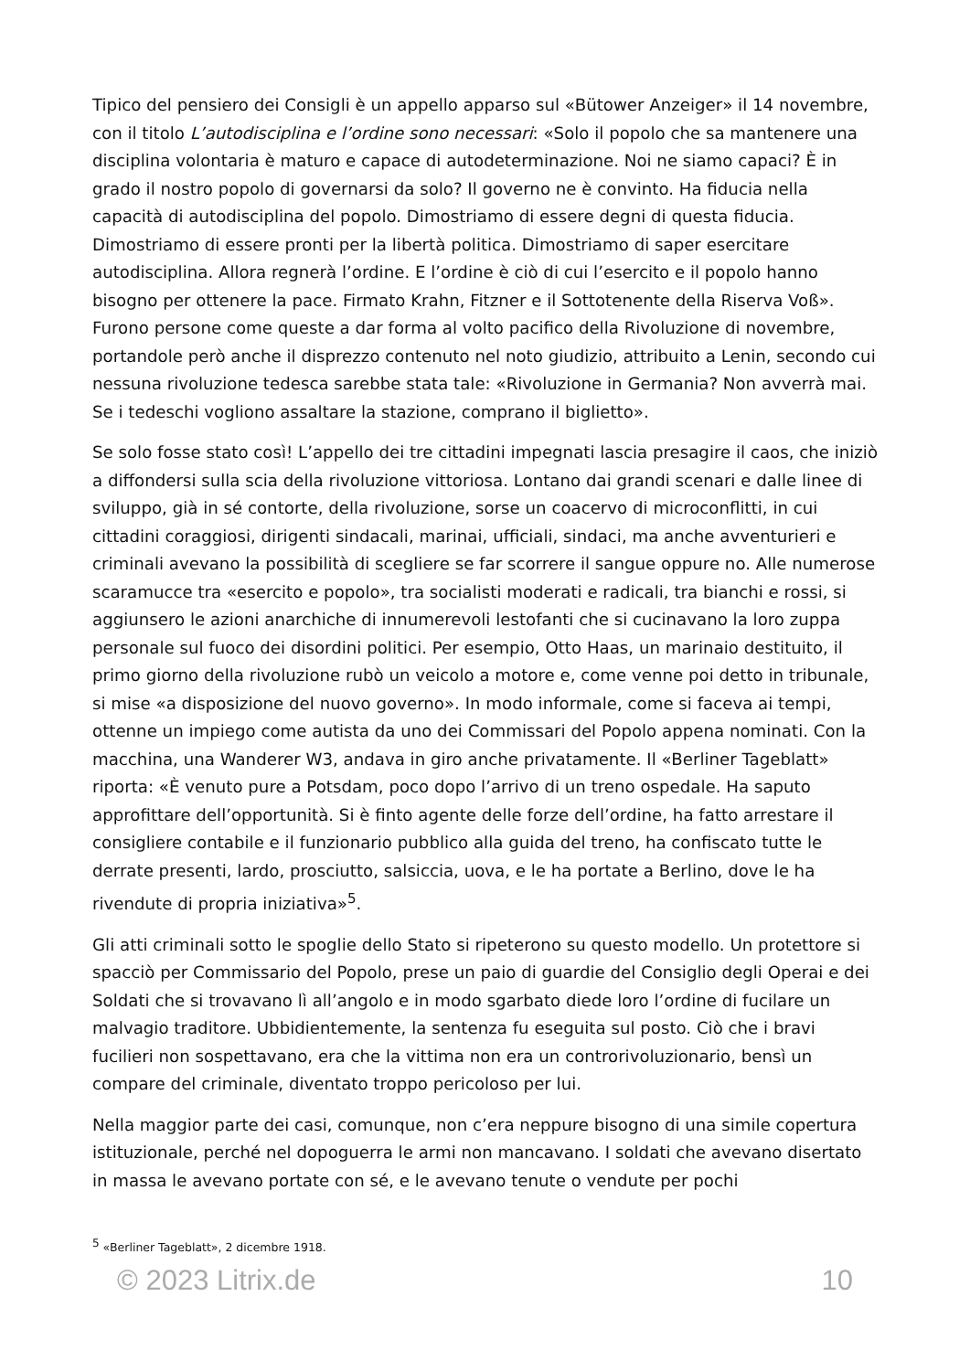Tipico del pensiero dei Consigli è un appello apparso sul «Bütower Anzeiger» il 14 novembre, con il titolo L’autodisciplina e l’ordine sono necessari: «Solo il popolo che sa mantenere una disciplina volontaria è maturo e capace di autodeterminazione. Noi ne siamo capaci? È in grado il nostro popolo di governarsi da solo? Il governo ne è convinto. Ha fiducia nella capacità di autodisciplina del popolo. Dimostriamo di essere degni di questa fiducia. Dimostriamo di essere pronti per la libertà politica. Dimostriamo di saper esercitare autodisciplina. Allora regnerà l’ordine. E l’ordine è ciò di cui l’esercito e il popolo hanno bisogno per ottenere la pace. Firmato Krahn, Fitzner e il Sottotenente della Riserva Voß». Furono persone come queste a dar forma al volto pacifico della Rivoluzione di novembre, portandole però anche il disprezzo contenuto nel noto giudizio, attribuito a Lenin, secondo cui nessuna rivoluzione tedesca sarebbe stata tale: «Rivoluzione in Germania? Non avverrà mai. Se i tedeschi vogliono assaltare la stazione, comprano il biglietto».
Se solo fosse stato così! L’appello dei tre cittadini impegnati lascia presagire il caos, che iniziò a diffondersi sulla scia della rivoluzione vittoriosa. Lontano dai grandi scenari e dalle linee di sviluppo, già in sé contorte, della rivoluzione, sorse un coacervo di microconflitti, in cui cittadini coraggiosi, dirigenti sindacali, marinai, ufficiali, sindaci, ma anche avventurieri e criminali avevano la possibilità di scegliere se far scorrere il sangue oppure no. Alle numerose scaramucce tra «esercito e popolo», tra socialisti moderati e radicali, tra bianchi e rossi, si aggiunsero le azioni anarchiche di innumerevoli lestofanti che si cucinavano la loro zuppa personale sul fuoco dei disordini politici. Per esempio, Otto Haas, un marinaio destituito, il primo giorno della rivoluzione rubò un veicolo a motore e, come venne poi detto in tribunale, si mise «a disposizione del nuovo governo». In modo informale, come si faceva ai tempi, ottenne un impiego come autista da uno dei Commissari del Popolo appena nominati. Con la macchina, una Wanderer W3, andava in giro anche privatamente. Il «Berliner Tageblatt» riporta: «È venuto pure a Potsdam, poco dopo l’arrivo di un treno ospedale. Ha saputo approfittare dell’opportunità. Si è finto agente delle forze dell’ordine, ha fatto arrestare il consigliere contabile e il funzionario pubblico alla guida del treno, ha confiscato tutte le derrate presenti, lardo, prosciutto, salsiccia, uova, e le ha portate a Berlino, dove le ha rivendute di propria iniziativa»<sup>5</sup>.
Gli atti criminali sotto le spoglie dello Stato si ripeterono su questo modello. Un protettore si spacciò per Commissario del Popolo, prese un paio di guardie del Consiglio degli Operai e dei Soldati che si trovavano lì all’angolo e in modo sgarbato diede loro l’ordine di fucilare un malvagio traditore. Ubbidientemente, la sentenza fu eseguita sul posto. Ciò che i bravi fucilieri non sospettavano, era che la vittima non era un controrivoluzionario, bensì un compare del criminale, diventato troppo pericoloso per lui.
Nella maggior parte dei casi, comunque, non c’era neppure bisogno di una simile copertura istituzionale, perché nel dopoguerra le armi non mancavano. I soldati che avevano disertato in massa le avevano portate con sé, e le avevano tenute o vendute per pochi
<sup>5</sup> «Berliner Tageblatt», 2 dicembre 1918.
© 2023 Litrix.de 10